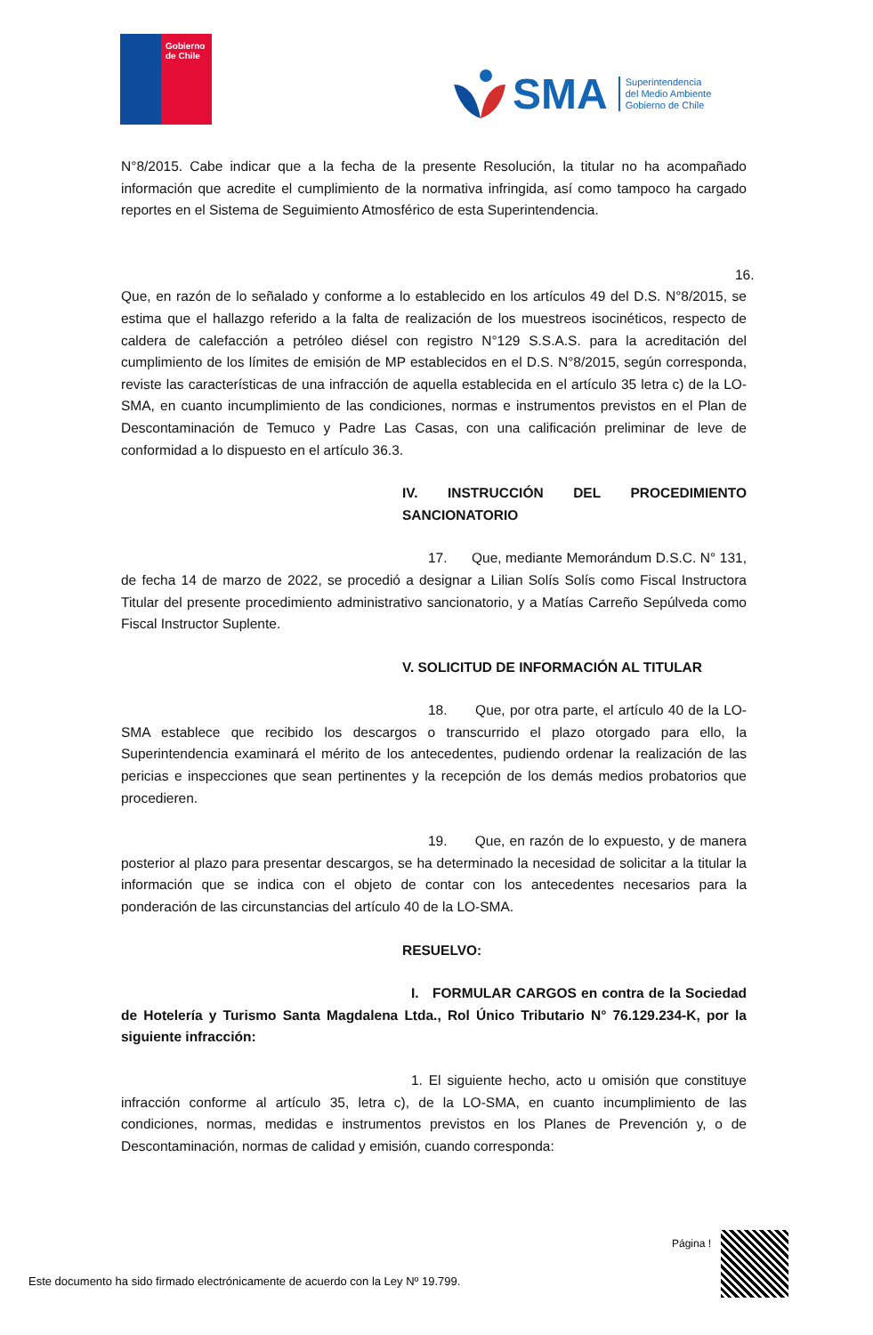Gobierno
de Chile
SMA Superintendencia
del Medio Ambiente
Gobierno de Chile
N°8/2015. Cabe indicar que a la fecha de la presente Resolución, la titular no ha acompañado información que acredite el cumplimiento de la normativa infringida, así como tampoco ha cargado reportes en el Sistema de Seguimiento Atmosférico de esta Superintendencia.
16. Que, en razón de lo señalado y conforme a lo establecido en los artículos 49 del D.S. N°8/2015, se estima que el hallazgo referido a la falta de realización de los muestreos isocinéticos, respecto de caldera de calefacción a petróleo diésel con registro N°129 S.S.A.S. para la acreditación del cumplimiento de los límites de emisión de MP establecidos en el D.S. N°8/2015, según corresponda, reviste las características de una infracción de aquella establecida en el artículo 35 letra c) de la LO-SMA, en cuanto incumplimiento de las condiciones, normas e instrumentos previstos en el Plan de Descontaminación de Temuco y Padre Las Casas, con una calificación preliminar de leve de conformidad a lo dispuesto en el artículo 36.3.
IV. INSTRUCCIÓN DEL PROCEDIMIENTO SANCIONATORIO
17. Que, mediante Memorándum D.S.C. N° 131, de fecha 14 de marzo de 2022, se procedió a designar a Lilian Solís Solís como Fiscal Instructora Titular del presente procedimiento administrativo sancionatorio, y a Matías Carreño Sepúlveda como Fiscal Instructor Suplente.
V. SOLICITUD DE INFORMACIÓN AL TITULAR
18. Que, por otra parte, el artículo 40 de la LO- SMA establece que recibido los descargos o transcurrido el plazo otorgado para ello, la Superintendencia examinará el mérito de los antecedentes, pudiendo ordenar la realización de las pericias e inspecciones que sean pertinentes y la recepción de los demás medios probatorios que procedieren.
19. Que, en razón de lo expuesto, y de manera posterior al plazo para presentar descargos, se ha determinado la necesidad de solicitar a la titular la información que se indica con el objeto de contar con los antecedentes necesarios para la ponderación de las circunstancias del artículo 40 de la LO-SMA.
RESUELVO:
I. FORMULAR CARGOS en contra de la Sociedad de Hotelería y Turismo Santa Magdalena Ltda., Rol Único Tributario N° 76.129.234-K, por la siguiente infracción:
1. El siguiente hecho, acto u omisión que constituye infracción conforme al artículo 35, letra c), de la LO-SMA, en cuanto incumplimiento de las condiciones, normas, medidas e instrumentos previstos en los Planes de Prevención y, o de Descontaminación, normas de calidad y emisión, cuando corresponda:
Página !
Este documento ha sido firmado electrónicamente de acuerdo con la Ley Nº 19.799.